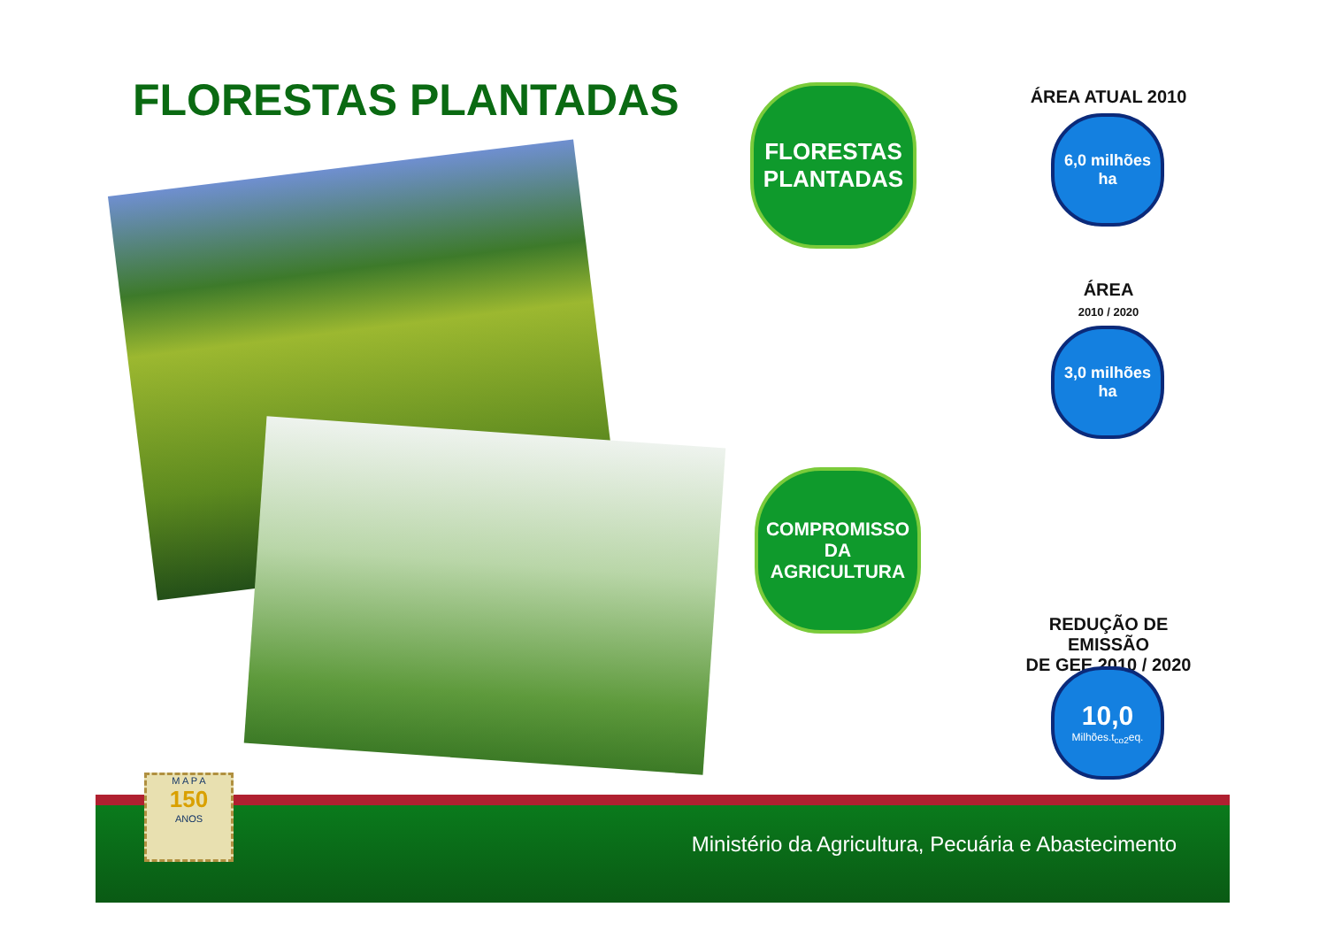FLORESTAS PLANTADAS
FLORESTAS
PLANTADAS
ÁREA ATUAL 2010
6,0 milhões
ha
ÁREA
2010 / 2020
3,0 milhões
ha
COMPROMISSO
DA
AGRICULTURA
REDUÇÃO DE EMISSÃO
DE GEE 2010 / 2020
10,0
Milhões.t<sub>co2</sub>eq.
Ministério da Agricultura, Pecuária e Abastecimento
M A P A
150
ANOS